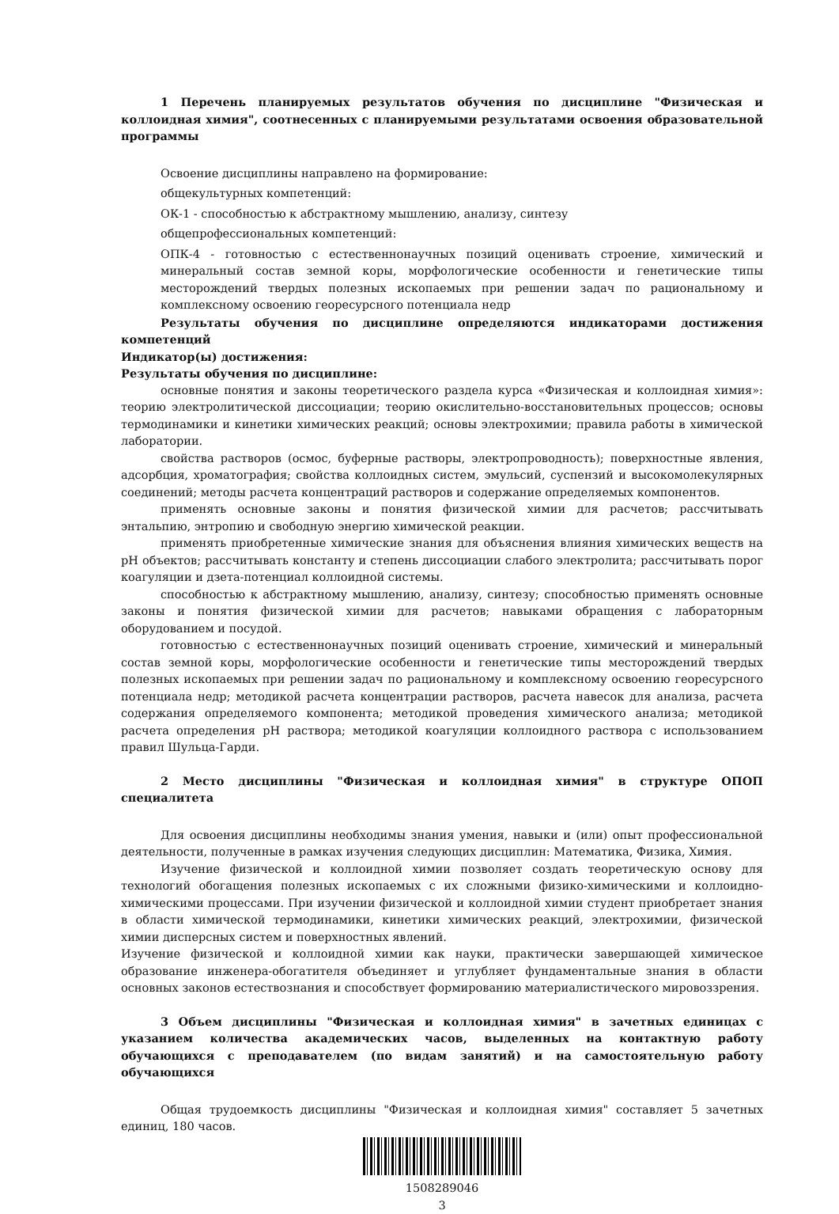1 Перечень планируемых результатов обучения по дисциплине "Физическая и коллоидная химия", соотнесенных с планируемыми результатами освоения образовательной программы
Освоение дисциплины направлено на формирование:
общекультурных компетенций:
ОК-1 - способностью к абстрактному мышлению, анализу, синтезу
общепрофессиональных компетенций:
ОПК-4 - готовностью с естественнонаучных позиций оценивать строение, химический и минеральный состав земной коры, морфологические особенности и генетические типы месторождений твердых полезных ископаемых при решении задач по рациональному и комплексному освоению георесурсного потенциала недр
Результаты обучения по дисциплине определяются индикаторами достижения компетенций
Индикатор(ы) достижения:
Результаты обучения по дисциплине:
основные понятия и законы теоретического раздела курса «Физическая и коллоидная химия»: теорию электролитической диссоциации; теорию окислительно-восстановительных процессов; основы термодинамики и кинетики химических реакций; основы электрохимии; правила работы в химической лаборатории.
свойства растворов (осмос, буферные растворы, электропроводность); поверхностные явления, адсорбция, хроматография; свойства коллоидных систем, эмульсий, суспензий и высокомолекулярных соединений; методы расчета концентраций растворов и содержание определяемых компонентов.
применять основные законы и понятия физической химии для расчетов; рассчитывать энтальпию, энтропию и свободную энергию химической реакции.
применять приобретенные химические знания для объяснения влияния химических веществ на pH объектов; рассчитывать константу и степень диссоциации слабого электролита; рассчитывать порог коагуляции и дзета-потенциал коллоидной системы.
способностью к абстрактному мышлению, анализу, синтезу; способностью применять основные законы и понятия физической химии для расчетов; навыками обращения с лабораторным оборудованием и посудой.
готовностью с естественнонаучных позиций оценивать строение, химический и минеральный состав земной коры, морфологические особенности и генетические типы месторождений твердых полезных ископаемых при решении задач по рациональному и комплексному освоению георесурсного потенциала недр; методикой расчета концентрации растворов, расчета навесок для анализа, расчета содержания определяемого компонента; методикой проведения химического анализа; методикой расчета определения pH раствора; методикой коагуляции коллоидного раствора с использованием правил Шульца-Гарди.
2 Место дисциплины "Физическая и коллоидная химия" в структуре ОПОП специалитета
Для освоения дисциплины необходимы знания умения, навыки и (или) опыт профессиональной деятельности, полученные в рамках изучения следующих дисциплин: Математика, Физика, Химия.
Изучение физической и коллоидной химии позволяет создать теоретическую основу для технологий обогащения полезных ископаемых с их сложными физико-химическими и коллоидно-химическими процессами. При изучении физической и коллоидной химии студент приобретает знания в области химической термодинамики, кинетики химических реакций, электрохимии, физической химии дисперсных систем и поверхностных явлений.
Изучение физической и коллоидной химии как науки, практически завершающей химическое образование инженера-обогатителя объединяет и углубляет фундаментальные знания в области основных законов естествознания и способствует формированию материалистического мировоззрения.
3 Объем дисциплины "Физическая и коллоидная химия" в зачетных единицах с указанием количества академических часов, выделенных на контактную работу обучающихся с преподавателем (по видам занятий) и на самостоятельную работу обучающихся
Общая трудоемкость дисциплины "Физическая и коллоидная химия" составляет 5 зачетных единиц, 180 часов.
1508289046
3